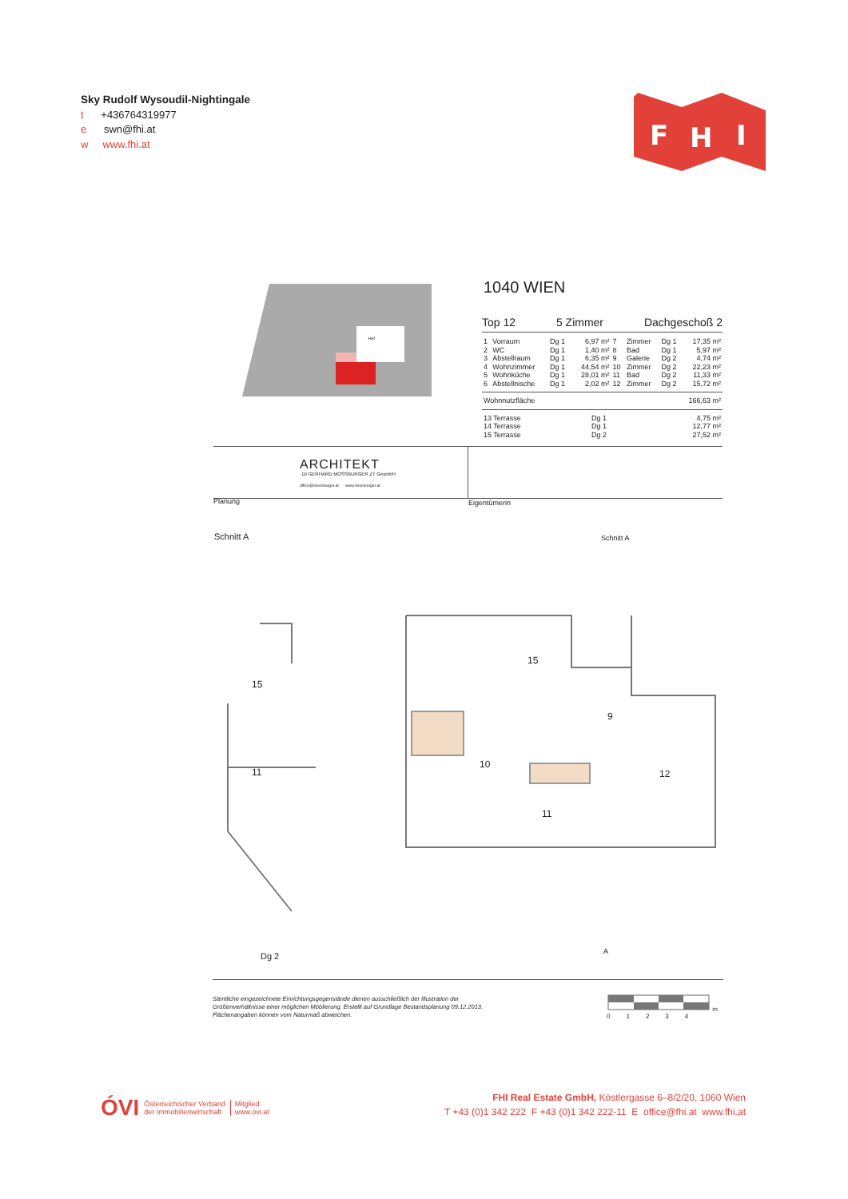Sky Rudolf Wysoudil-Nightingale
t +436764319977
e swn@fhi.at
w www.fhi.at
F
H
I
Hof
1040 WIEN
Top 12 5 Zimmer Dachgeschoß 2
| 1 | Vorraum | Dg 1 | 6,97 m² | 7 | Zimmer | Dg 1 | 17,35 m² |
| 2 | WC | Dg 1 | 1,40 m² | 8 | Bad | Dg 1 | 5,97 m² |
| 3 | Abstellraum | Dg 1 | 6,35 m² | 9 | Galerie | Dg 2 | 4,74 m² |
| 4 | Wohnzimmer | Dg 1 | 44,54 m² | 10 | Zimmer | Dg 2 | 22,23 m² |
| 5 | Wohnküche | Dg 1 | 28,01 m² | 11 | Bad | Dg 2 | 11,33 m² |
| 6 | Abstellnische | Dg 1 | 2,02 m² | 12 | Zimmer | Dg 2 | 15,72 m² |
| Wohnnutzfläche | 166,63 m² |
| 13 Terrasse | Dg 1 | 4,75 m² |
| 14 Terrasse | Dg 1 | 12,77 m² |
| 15 Terrasse | Dg 2 | 27,52 m² |
ARCHITEKT
DI GERHARD MOSSBURGER ZT GesmbH
office@mossburger.at www.mossburger.at
Planung Eigentümerin
Schnitt A Schnitt A
15
9
10
12
11
15
11
Dg 2 A
Sämtliche eingezeichnete Einrichtungsgegenstände dienen ausschließlich der Illustration der
Größenverhältnisse einer möglichen Möblierung. Erstellt auf Grundlage Bestandsplanung 09.12.2013.
Flächenangaben können vom Naturmaß abweichen.
m
0 1 2 3 4
ÓVI Österreichischer Verband
der Immobilienwirtschaft Mitglied
www.ovi.at
FHI Real Estate GmbH, Köstlergasse 6–8/2/20, 1060 Wien
T +43 (0)1 342 222 F +43 (0)1 342 222-11 E office@fhi.at www.fhi.at